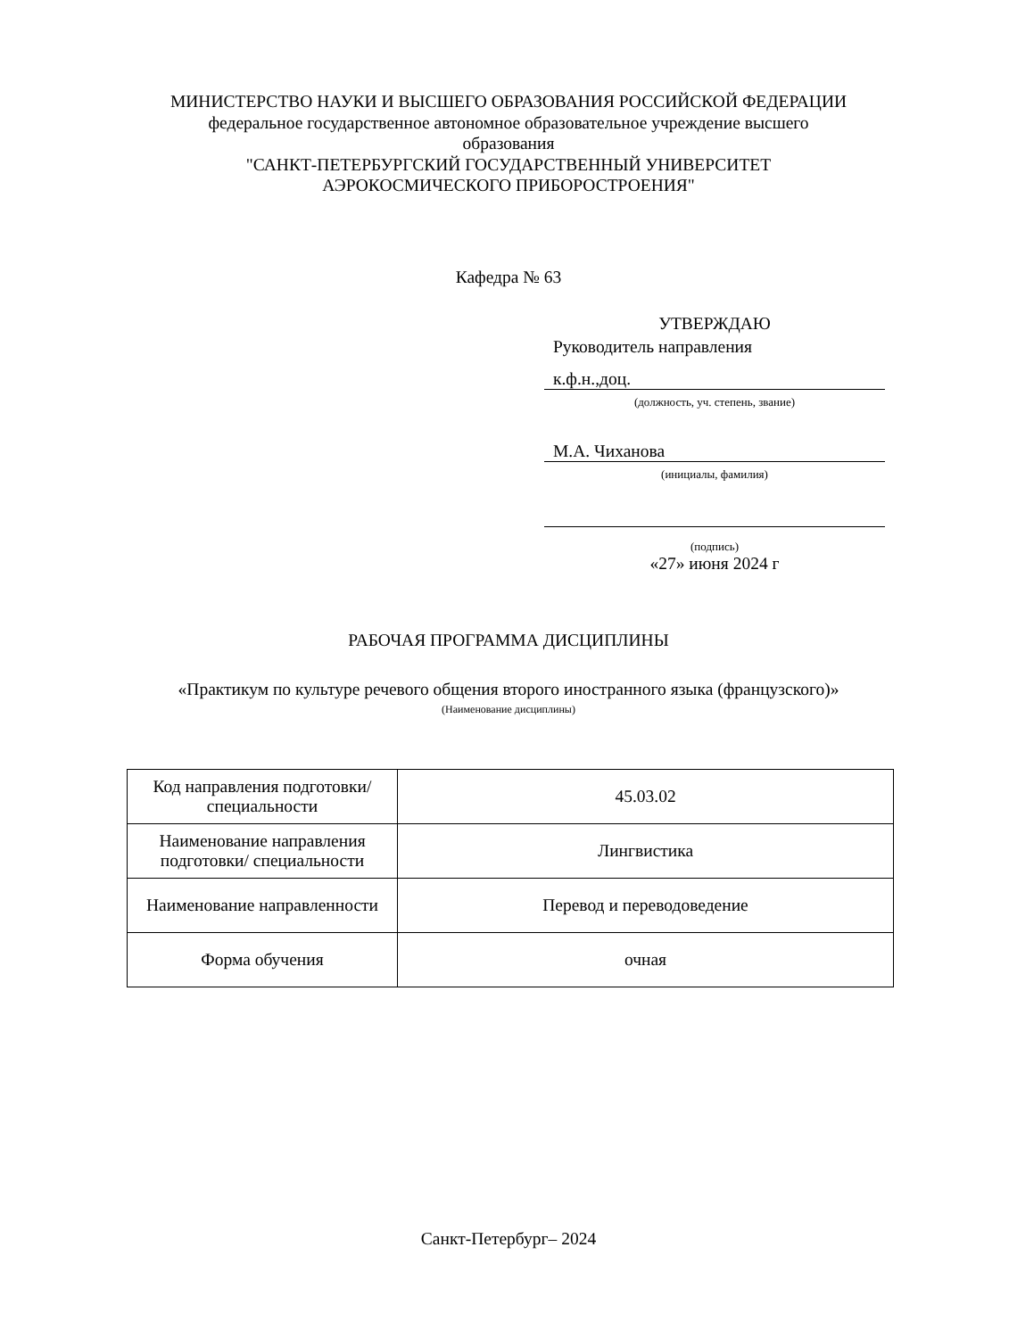МИНИСТЕРСТВО НАУКИ И ВЫСШЕГО ОБРАЗОВАНИЯ РОССИЙСКОЙ ФЕДЕРАЦИИ
федеральное государственное автономное образовательное учреждение высшего образования
"САНКТ-ПЕТЕРБУРГСКИЙ ГОСУДАРСТВЕННЫЙ УНИВЕРСИТЕТ АЭРОКОСМИЧЕСКОГО ПРИБОРОСТРОЕНИЯ"
Кафедра № 63
УТВЕРЖДАЮ
Руководитель направления
к.ф.н.,доц.
(должность, уч. степень, звание)
М.А. Чиханова
(инициалы, фамилия)
(подпись)
«27» июня 2024 г
РАБОЧАЯ ПРОГРАММА ДИСЦИПЛИНЫ
«Практикум по культуре речевого общения второго иностранного языка (французского)»
(Наименование дисциплины)
| Код направления подготовки/ специальности | 45.03.02 |
| Наименование направления подготовки/ специальности | Лингвистика |
| Наименование направленности | Перевод и переводоведение |
| Форма обучения | очная |
Санкт-Петербург– 2024